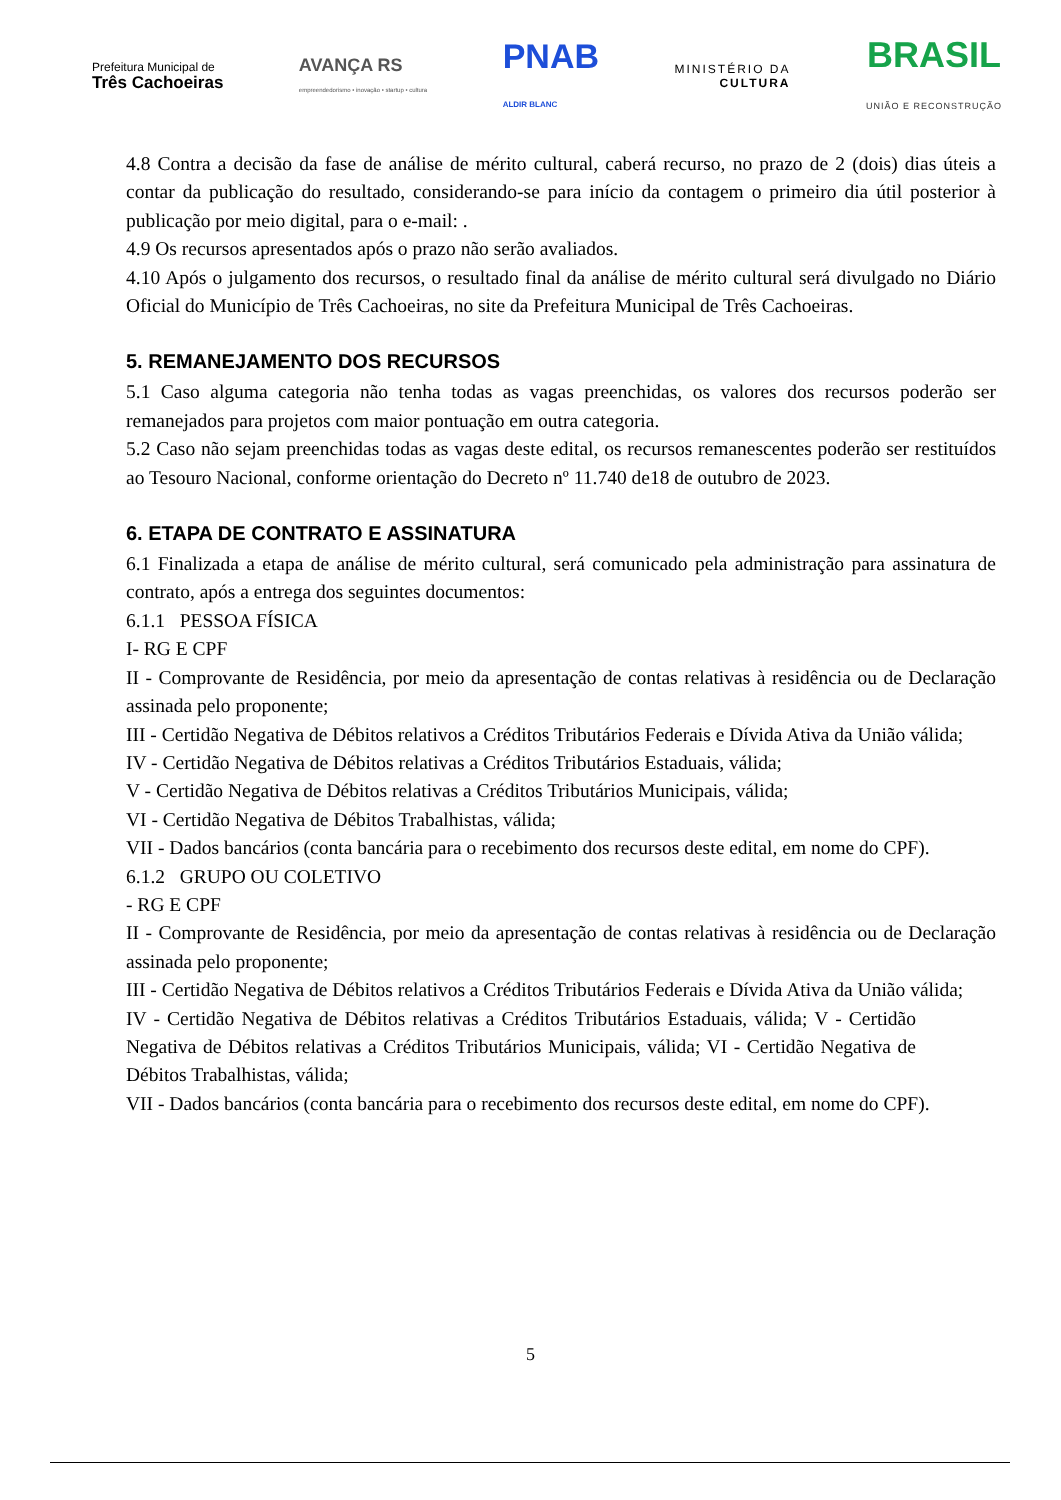Prefeitura Municipal de
Três Cachoeiras
AVANÇA RS
empreendedorismo • inovação • startup • cultura
PNAB
ALDIR BLANC
MINISTÉRIO DA
CULTURA
BRASIL
UNIÃO E RECONSTRUÇÃO
4.8 Contra a decisão da fase de análise de mérito cultural, caberá recurso, no prazo de 2 (dois) dias úteis a contar da publicação do resultado, considerando-se para início da contagem o primeiro dia útil posterior à publicação por meio digital, para o e-mail: .
4.9 Os recursos apresentados após o prazo não serão avaliados.
4.10 Após o julgamento dos recursos, o resultado final da análise de mérito cultural será divulgado no Diário Oficial do Município de Três Cachoeiras, no site da Prefeitura Municipal de Três Cachoeiras.
5. REMANEJAMENTO DOS RECURSOS
5.1 Caso alguma categoria não tenha todas as vagas preenchidas, os valores dos recursos poderão ser remanejados para projetos com maior pontuação em outra categoria.
5.2 Caso não sejam preenchidas todas as vagas deste edital, os recursos remanescentes poderão ser restituídos ao Tesouro Nacional, conforme orientação do Decreto nº 11.740 de18 de outubro de 2023.
6. ETAPA DE CONTRATO E ASSINATURA
6.1 Finalizada a etapa de análise de mérito cultural, será comunicado pela administração para assinatura de contrato, após a entrega dos seguintes documentos:
6.1.1 PESSOA FÍSICA
I- RG E CPF
II - Comprovante de Residência, por meio da apresentação de contas relativas à residência ou de Declaração assinada pelo proponente;
III - Certidão Negativa de Débitos relativos a Créditos Tributários Federais e Dívida Ativa da União válida;
IV - Certidão Negativa de Débitos relativas a Créditos Tributários Estaduais, válida;
V - Certidão Negativa de Débitos relativas a Créditos Tributários Municipais, válida;
VI - Certidão Negativa de Débitos Trabalhistas, válida;
VII - Dados bancários (conta bancária para o recebimento dos recursos deste edital, em nome do CPF).
6.1.2 GRUPO OU COLETIVO
- RG E CPF
II - Comprovante de Residência, por meio da apresentação de contas relativas à residência ou de Declaração assinada pelo proponente;
III - Certidão Negativa de Débitos relativos a Créditos Tributários Federais e Dívida Ativa da União válida;
IV - Certidão Negativa de Débitos relativas a Créditos Tributários Estaduais, válida; V - Certidão Negativa de Débitos relativas a Créditos Tributários Municipais, válida; VI - Certidão Negativa de Débitos Trabalhistas, válida;
VII - Dados bancários (conta bancária para o recebimento dos recursos deste edital, em nome do CPF).
5